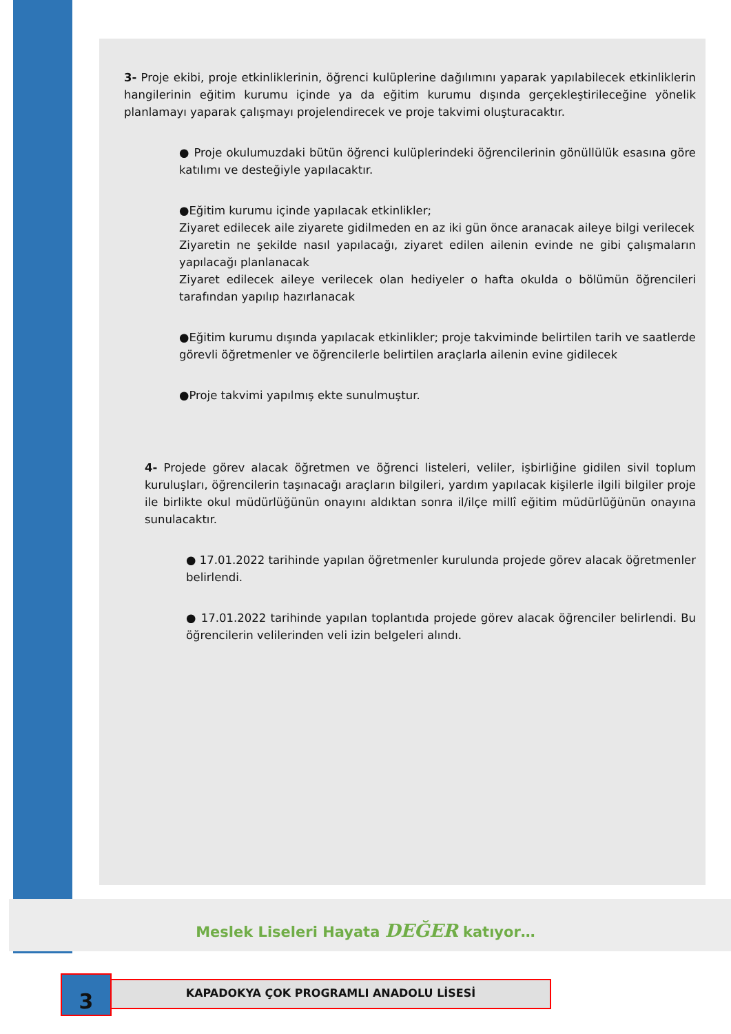3- Proje ekibi, proje etkinliklerinin, öğrenci kulüplerine dağılımını yaparak yapılabilecek etkinliklerin hangilerinin eğitim kurumu içinde ya da eğitim kurumu dışında gerçekleştirileceğine yönelik planlamayı yaparak çalışmayı projelendirecek ve proje takvimi oluşturacaktır.
● Proje okulumuzdaki bütün öğrenci kulüplerindeki öğrencilerinin gönüllülük esasına göre katılımı ve desteğiyle yapılacaktır.
●Eğitim kurumu içinde yapılacak etkinlikler;
Ziyaret edilecek aile ziyarete gidilmeden en az iki gün önce aranacak aileye bilgi verilecek
Ziyaretin ne şekilde nasıl yapılacağı, ziyaret edilen ailenin evinde ne gibi çalışmaların yapılacağı planlanacak
Ziyaret edilecek aileye verilecek olan hediyeler o hafta okulda o bölümün öğrencileri tarafından yapılıp hazırlanacak
●Eğitim kurumu dışında yapılacak etkinlikler; proje takviminde belirtilen tarih ve saatlerde görevli öğretmenler ve öğrencilerle belirtilen araçlarla ailenin evine gidilecek
●Proje takvimi yapılmış ekte sunulmuştur.
4- Projede görev alacak öğretmen ve öğrenci listeleri, veliler, işbirliğine gidilen sivil toplum kuruluşları, öğrencilerin taşınacağı araçların bilgileri, yardım yapılacak kişilerle ilgili bilgiler proje ile birlikte okul müdürlüğünün onayını aldıktan sonra il/ilçe millî eğitim müdürlüğünün onayına sunulacaktır.
● 17.01.2022 tarihinde yapılan öğretmenler kurulunda projede görev alacak öğretmenler belirlendi.
● 17.01.2022 tarihinde yapılan toplantıda projede görev alacak öğrenciler belirlendi. Bu öğrencilerin velilerinden veli izin belgeleri alındı.
Meslek Liseleri Hayata DEĞER katıyor…
3 KAPADOKYA ÇOK PROGRAMLI ANADOLU LİSESİ